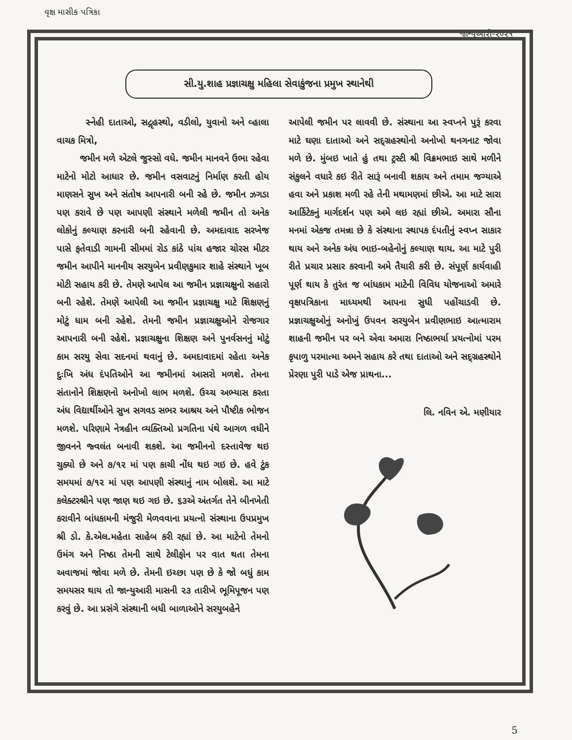વૃક્ષ માસીક પત્રિકા જાન્યુઆરી-૨૦૨૧
સી.યુ.શાહ પ્રજ્ઞાચક્ષુ મહિલા સેવાકુંજના પ્રમુખ સ્થાનેથી
સ્નેહી દાતાઓ, સદ્ગૃહસ્થો, વડીલો, યુવાનો અને વ્હાલા વાચક મિત્રો,
જમીન મળે એટલે જુસ્સો વધે. જમીન માનવને ઉભા રહેવા માટેનો મોટો આધાર છે. જમીન વસવાટનું નિર્માણ કરતી હોય માણસને સુખ અને સંતોષ આપનારી બની રહે છે. જમીન ઝગડા પણ કરાવે છે પણ આપણી સંસ્થાને મળેલી જમીન તો અનેક લોકોનું કલ્યાણ કરનારી બની રહેવાની છે. અમદાવાદ સરખેજ પાસે ફતેવાડી ગામની સીમમાં રોડ કાંઠે પાંચ હજાર ચોરસ મીટર જમીન આપીને માનનીય સરયુબેન પ્રવીણકુમાર શાહે સંસ્થાને ખૂબ મોટી સહાય કરી છે. તેમણે આપેલ આ જમીન પ્રજ્ઞાચક્ષુનો સહારો બની રહેશે. તેમણે આપેલી આ જમીન પ્રજ્ઞાચક્ષુ માટે શિક્ષણનું મોટું ધામ બની રહેશે. તેમની જમીન પ્રજ્ઞાચક્ષુઓને રોજગાર આપનારી બની રહેશે. પ્રજ્ઞાચક્ષુના શિક્ષણ અને પુનર્વસનનું મોટું કામ સરયુ સેવા સદનમાં થવાનું છે. અમદાવાદમાં રહેતા અનેક દુઃખિ અંધ દંપતિઓને આ જમીનમાં આસરો મળશે. તેમના સંતાનોને શિક્ષણનો અનોખો લાભ મળશે. ઉચ્ચ અભ્યાસ કરતા અંધ વિદ્યાર્થીઓને સુખ સગવડ સભર આશ્રય અને પૌષ્ટીક ભોજન મળશે. પરિણામે નેત્રહીન વ્યક્તિઓ પ્રગતિના પંથે આગળ વધીને જીવનને જ્વલંત બનાવી શકશે. આ જમીનનો દસ્તાવેજ થઇ ચુક્યો છે અને ૭/૧૨ માં પણ કાચી નોંધ થઇ ગઇ છે. હવે ટુંક સમયમાં ૭/૧૨ માં પણ આપણી સંસ્થાનું નામ બોલશે. આ માટે કલેક્ટરશ્રીને પણ જાણ થઇ ગઇ છે. ૬૩એ અંતર્ગત તેને બીનખેતી કરાવીને બાંધકામની મંજુરી મેળવવાના પ્રયત્નો સંસ્થાના ઉપપ્રમુખ શ્રી ડો. કે.એલ.મહેતા સાહેબ કરી રહ્યાં છે. આ માટેનો તેમનો ઉમંગ અને નિષ્ઠા તેમની સાથે ટેલીફોન પર વાત થતા તેમના અવાજમાં જોવા મળે છે. તેમની ઇચ્છા પણ છે કે જો બધું કામ સમયસર થાય તો જાન્યુઆરી માસની ૨૩ તારીખે ભૂમિપૂજન પણ કરવું છે. આ પ્રસંગે સંસ્થાની બધી બાળાઓને સરયુબહેને
આપેલી જમીન પર લાવવી છે. સંસ્થાના આ સ્વપ્નને પુરૂં કરવા માટે ઘણા દાતાઓ અને સદ્ગ્રહસ્થોનો અનોખો થનગનાટ જોવા મળે છે. મુંબઇ ખાતે હું તથા ટ્રસ્ટી શ્રી વિક્રમભાઇ સાથે મળીને સંકુલને વધારે કઇ રીતે સારૂં બનાવી શકાય અને તમામ જગ્યાએ હવા અને પ્રકાશ મળી રહે તેની મથામણમાં છીએ. આ માટે સારા આર્કિટેકનું માર્ગદર્શન પણ અમે લઇ રહ્યાં છીએ. અમારા સૌના મનમાં એકજ તમન્ના છે કે સંસ્થાના સ્થાપક દંપતીનું સ્વપ્ન સાકાર થાય અને અનેક અંધ ભાઇ-બહેનોનું કલ્યાણ થાય. આ માટે પુરી રીતે પ્રચાર પ્રસાર કરવાની અમે તૈયારી કરી છે. સંપૂર્ણ કાર્યવાહી પૂર્ણ થાય કે તુરંત જ બાંધકામ માટેની વિવિધ યોજનાઓ અમારે વૃક્ષપત્રિકાના માધ્યમથી આપના સુધી પહોંચાડવી છે. પ્રજ્ઞાચક્ષુઓનું અનોખું ઉપવન સરયુબેન પ્રવીણભાઇ આત્મારામ શાહની જમીન પર બને એવા અમારા નિષ્ઠાભર્યા પ્રયત્નોમાં પરમ કૃપાળુ પરમાત્મા અમને સહાય કરે તથા દાતાઓ અને સદ્ગ્રહસ્થોને પ્રેરણા પુરી પાડે એજ પ્રાથના...
લિ. નવિન એ. મણીયાર
5